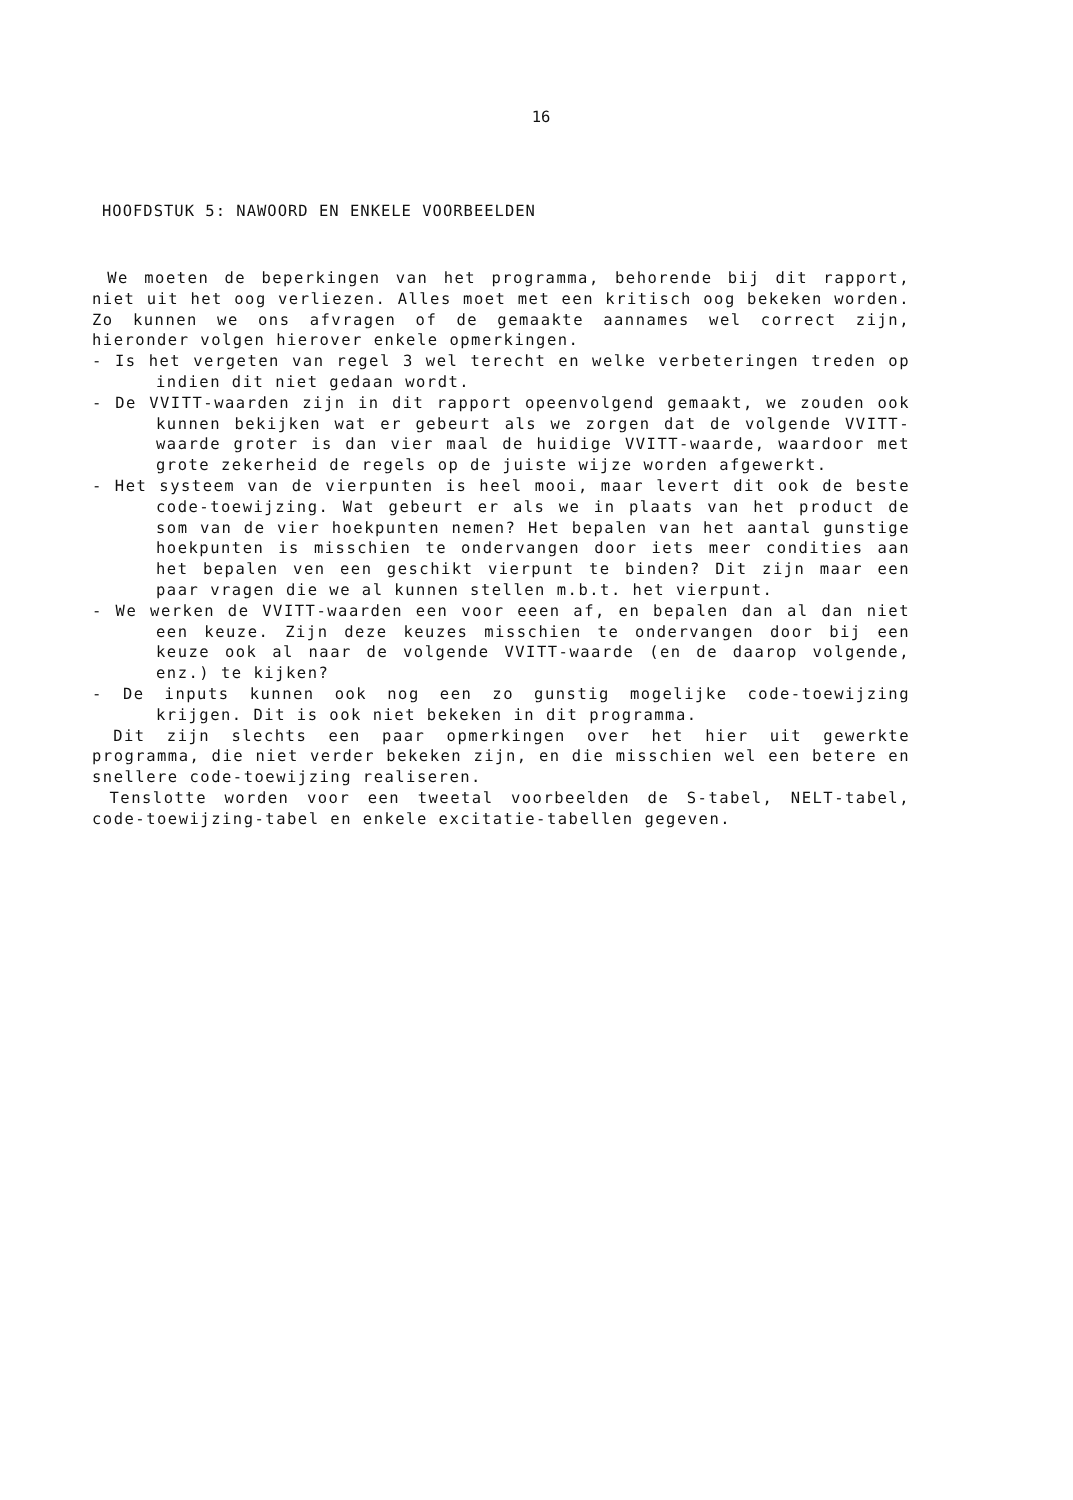16
HOOFDSTUK 5: NAWOORD EN ENKELE VOORBEELDEN
We moeten de beperkingen van het programma, behorende bij dit rapport, niet uit het oog verliezen. Alles moet met een kritisch oog bekeken worden. Zo kunnen we ons afvragen of de gemaakte aannames wel correct zijn, hieronder volgen hierover enkele opmerkingen.
- Is het vergeten van regel 3 wel terecht en welke verbeteringen treden op indien dit niet gedaan wordt.
- De VVITT-waarden zijn in dit rapport opeenvolgend gemaakt, we zouden ook kunnen bekijken wat er gebeurt als we zorgen dat de volgende VVITT-waarde groter is dan vier maal de huidige VVITT-waarde, waardoor met grote zekerheid de regels op de juiste wijze worden afgewerkt.
- Het systeem van de vierpunten is heel mooi, maar levert dit ook de beste code-toewijzing. Wat gebeurt er als we in plaats van het product de som van de vier hoekpunten nemen? Het bepalen van het aantal gunstige hoekpunten is misschien te ondervangen door iets meer condities aan het bepalen ven een geschikt vierpunt te binden? Dit zijn maar een paar vragen die we al kunnen stellen m.b.t. het vierpunt.
- We werken de VVITT-waarden een voor eeen af, en bepalen dan al dan niet een keuze. Zijn deze keuzes misschien te ondervangen door bij een keuze ook al naar de volgende VVITT-waarde (en de daarop volgende, enz.) te kijken?
- De inputs kunnen ook nog een zo gunstig mogelijke code-toewijzing krijgen. Dit is ook niet bekeken in dit programma.
Dit zijn slechts een paar opmerkingen over het hier uit gewerkte programma, die niet verder bekeken zijn, en die misschien wel een betere en snellere code-toewijzing realiseren.
Tenslotte worden voor een tweetal voorbeelden de S-tabel, NELT-tabel, code-toewijzing-tabel en enkele excitatie-tabellen gegeven.